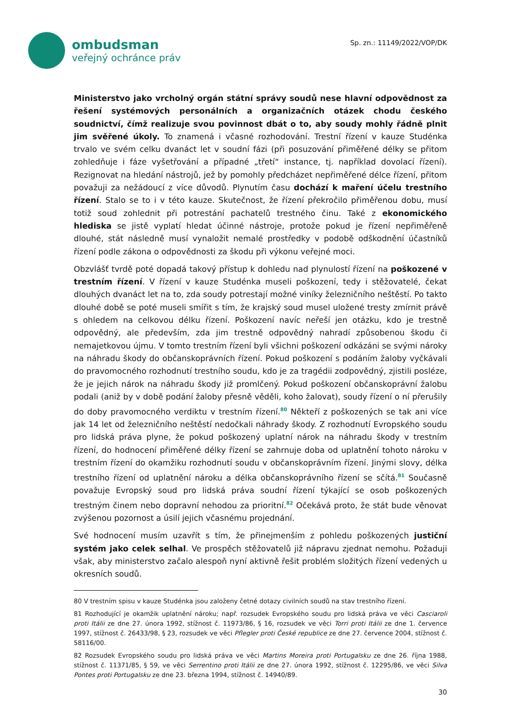ombudsman
veřejný ochránce práv
Sp. zn.: 11149/2022/VOP/DK
Ministerstvo jako vrcholný orgán státní správy soudů nese hlavní odpovědnost za řešení systémových personálních a organizačních otázek chodu českého soudnictví, čímž realizuje svou povinnost dbát o to, aby soudy mohly řádně plnit jim svěřené úkoly. To znamená i včasné rozhodování. Trestní řízení v kauze Studénka trvalo ve svém celku dvanáct let v soudní fázi (při posuzování přiměřené délky se přitom zohledňuje i fáze vyšetřování a případné „třetí“ instance, tj. například dovolací řízení). Rezignovat na hledání nástrojů, jež by pomohly předcházet nepřiměřené délce řízení, přitom považuji za nežádoucí z více důvodů. Plynutím času dochází k maření účelu trestního řízení. Stalo se to i v této kauze. Skutečnost, že řízení překročilo přiměřenou dobu, musí totiž soud zohlednit při potrestání pachatelů trestného činu. Také z ekonomického hlediska se jistě vyplatí hledat účinné nástroje, protože pokud je řízení nepřiměřeně dlouhé, stát následně musí vynaložit nemalé prostředky v podobě odškodnění účastníků řízení podle zákona o odpovědnosti za škodu při výkonu veřejné moci.
Obzvlášť tvrdě poté dopadá takový přístup k dohledu nad plynulostí řízení na poškozené v trestním řízení. V řízení v kauze Studénka museli poškození, tedy i stěžovatelé, čekat dlouhých dvanáct let na to, zda soudy potrestají možné viníky železničního neštěstí. Po takto dlouhé době se poté museli smířit s tím, že krajský soud musel uložené tresty zmírnit právě s ohledem na celkovou délku řízení. Poškození navíc neřeší jen otázku, kdo je trestně odpovědný, ale především, zda jim trestně odpovědný nahradí způsobenou škodu či nemajetkovou újmu. V tomto trestním řízení byli všichni poškození odkázáni se svými nároky na náhradu škody do občanskoprávních řízení. Pokud poškození s podáním žaloby vyčkávali do pravomocného rozhodnutí trestního soudu, kdo je za tragédii zodpovědný, zjistili posléze, že je jejich nárok na náhradu škody již promlčený. Pokud poškození občanskoprávní žalobu podali (aniž by v době podání žaloby přesně věděli, koho žalovat), soudy řízení o ní přerušily do doby pravomocného verdiktu v trestním řízení.<sup>80</sup> Někteří z poškozených se tak ani více jak 14 let od železničního neštěstí nedočkali náhrady škody. Z rozhodnutí Evropského soudu pro lidská práva plyne, že pokud poškozený uplatní nárok na náhradu škody v trestním řízení, do hodnocení přiměřené délky řízení se zahrnuje doba od uplatnění tohoto nároku v trestním řízení do okamžiku rozhodnutí soudu v občanskoprávním řízení. Jinými slovy, délka trestního řízení od uplatnění nároku a délka občanskoprávního řízení se sčítá.<sup>81</sup> Současně považuje Evropský soud pro lidská práva soudní řízení týkající se osob poškozených trestným činem nebo dopravní nehodou za prioritní.<sup>82</sup> Očekává proto, že stát bude věnovat zvýšenou pozornost a úsilí jejich včasnému projednání.
Své hodnocení musím uzavřít s tím, že přinejmenším z pohledu poškozených justiční systém jako celek selhal. Ve prospěch stěžovatelů již nápravu zjednat nemohu. Požaduji však, aby ministerstvo začalo alespoň nyní aktivně řešit problém složitých řízení vedených u okresních soudů.
80 V trestním spisu v kauze Studénka jsou založeny četné dotazy civilních soudů na stav trestního řízení.
81 Rozhodující je okamžik uplatnění nároku; např. rozsudek Evropského soudu pro lidská práva ve věci Casciaroli proti Itálii ze dne 27. února 1992, stížnost č. 11973/86, § 16, rozsudek ve věci Torri proti Itálii ze dne 1. července 1997, stížnost č. 26433/98, § 23, rozsudek ve věci Pflegler proti České republice ze dne 27. července 2004, stížnost č. 58116/00.
82 Rozsudek Evropského soudu pro lidská práva ve věci Martins Moreira proti Portugalsku ze dne 26. října 1988, stížnost č. 11371/85, § 59, ve věci Serrentino proti Itálii ze dne 27. února 1992, stížnost č. 12295/86, ve věci Silva Pontes proti Portugalsku ze dne 23. března 1994, stížnost č. 14940/89.
30